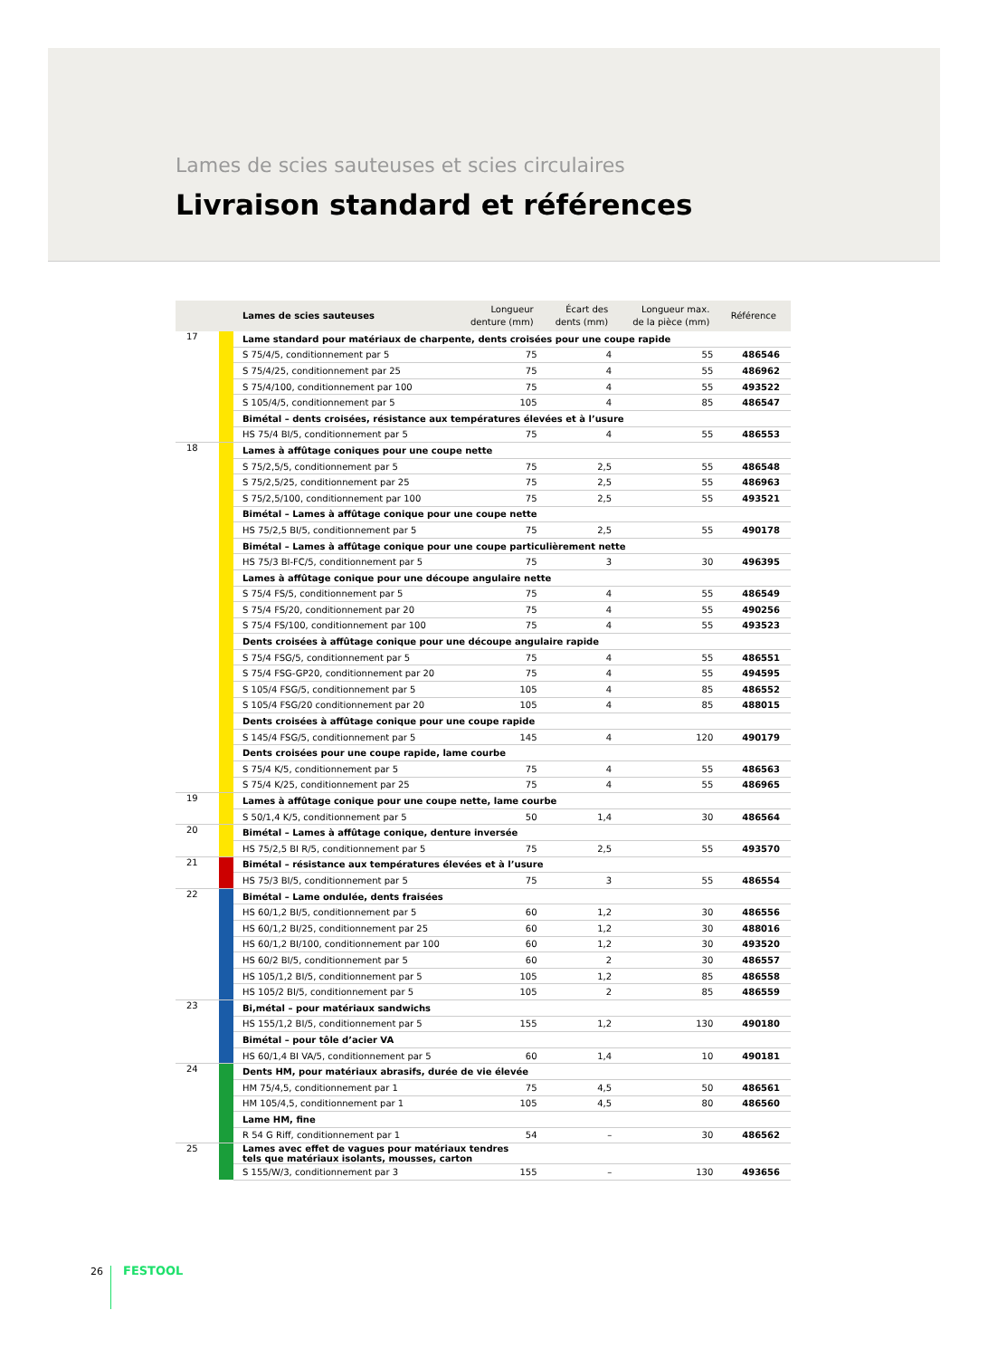Lames de scies sauteuses et scies circulaires
Livraison standard et références
| | | Lames de scies sauteuses | Longueur denture (mm) | Écart des dents (mm) | Longueur max. de la pièce (mm) | Référence |
| --- | --- | --- | --- | --- | --- | --- |
| 17 | | Lame standard pour matériaux de charpente, dents croisées pour une coupe rapide | | | | |
| | | S 75/4/5, conditionnement par 5 | 75 | 4 | 55 | 486546 |
| | | S 75/4/25, conditionnement par 25 | 75 | 4 | 55 | 486962 |
| | | S 75/4/100, conditionnement par 100 | 75 | 4 | 55 | 493522 |
| | | S 105/4/5, conditionnement par 5 | 105 | 4 | 85 | 486547 |
| | | Bimétal – dents croisées, résistance aux températures élevées et à l’usure | | | | |
| | | HS 75/4 BI/5, conditionnement par 5 | 75 | 4 | 55 | 486553 |
| 18 | | Lames à affûtage coniques pour une coupe nette | | | | |
| | | S 75/2,5/5, conditionnement par 5 | 75 | 2,5 | 55 | 486548 |
| | | S 75/2,5/25, conditionnement par 25 | 75 | 2,5 | 55 | 486963 |
| | | S 75/2,5/100, conditionnement par 100 | 75 | 2,5 | 55 | 493521 |
| | | Bimétal – Lames à affûtage conique pour une coupe nette | | | | |
| | | HS 75/2,5 BI/5, conditionnement par 5 | 75 | 2,5 | 55 | 490178 |
| | | Bimétal – Lames à affûtage conique pour une coupe particulièrement nette | | | | |
| | | HS 75/3 BI-FC/5, conditionnement par 5 | 75 | 3 | 30 | 496395 |
| | | Lames à affûtage conique pour une découpe angulaire nette | | | | |
| | | S 75/4 FS/5, conditionnement par 5 | 75 | 4 | 55 | 486549 |
| | | S 75/4 FS/20, conditionnement par 20 | 75 | 4 | 55 | 490256 |
| | | S 75/4 FS/100, conditionnement par 100 | 75 | 4 | 55 | 493523 |
| | | Dents croisées à affûtage conique pour une découpe angulaire rapide | | | | |
| | | S 75/4 FSG/5, conditionnement par 5 | 75 | 4 | 55 | 486551 |
| | | S 75/4 FSG-GP20, conditionnement par 20 | 75 | 4 | 55 | 494595 |
| | | S 105/4 FSG/5, conditionnement par 5 | 105 | 4 | 85 | 486552 |
| | | S 105/4 FSG/20 conditionnement par 20 | 105 | 4 | 85 | 488015 |
| | | Dents croisées à affûtage conique pour une coupe rapide | | | | |
| | | S 145/4 FSG/5, conditionnement par 5 | 145 | 4 | 120 | 490179 |
| | | Dents croisées pour une coupe rapide, lame courbe | | | | |
| | | S 75/4 K/5, conditionnement par 5 | 75 | 4 | 55 | 486563 |
| | | S 75/4 K/25, conditionnement par 25 | 75 | 4 | 55 | 486965 |
| 19 | | Lames à affûtage conique pour une coupe nette, lame courbe | | | | |
| | | S 50/1,4 K/5, conditionnement par 5 | 50 | 1,4 | 30 | 486564 |
| 20 | | Bimétal – Lames à affûtage conique, denture inversée | | | | |
| | | HS 75/2,5 BI R/5, conditionnement par 5 | 75 | 2,5 | 55 | 493570 |
| 21 | | Bimétal – résistance aux températures élevées et à l’usure | | | | |
| | | HS 75/3 BI/5, conditionnement par 5 | 75 | 3 | 55 | 486554 |
| 22 | | Bimétal – Lame ondulée, dents fraisées | | | | |
| | | HS 60/1,2 BI/5, conditionnement par 5 | 60 | 1,2 | 30 | 486556 |
| | | HS 60/1,2 BI/25, conditionnement par 25 | 60 | 1,2 | 30 | 488016 |
| | | HS 60/1,2 BI/100, conditionnement par 100 | 60 | 1,2 | 30 | 493520 |
| | | HS 60/2 BI/5, conditionnement par 5 | 60 | 2 | 30 | 486557 |
| | | HS 105/1,2 BI/5, conditionnement par 5 | 105 | 1,2 | 85 | 486558 |
| | | HS 105/2 BI/5, conditionnement par 5 | 105 | 2 | 85 | 486559 |
| 23 | | Bi,métal – pour matériaux sandwichs | | | | |
| | | HS 155/1,2 BI/5, conditionnement par 5 | 155 | 1,2 | 130 | 490180 |
| | | Bimétal – pour tôle d’acier VA | | | | |
| | | HS 60/1,4 BI VA/5, conditionnement par 5 | 60 | 1,4 | 10 | 490181 |
| 24 | | Dents HM, pour matériaux abrasifs, durée de vie élevée | | | | |
| | | HM 75/4,5, conditionnement par 1 | 75 | 4,5 | 50 | 486561 |
| | | HM 105/4,5, conditionnement par 1 | 105 | 4,5 | 80 | 486560 |
| | | Lame HM, fine | | | | |
| | | R 54 G Riff, conditionnement par 1 | 54 | – | 30 | 486562 |
| 25 | | Lames avec effet de vagues pour matériaux tendres tels que matériaux isolants, mousses, carton | | | | |
| | | S 155/W/3, conditionnement par 3 | 155 | – | 130 | 493656 |
26 FESTOOL